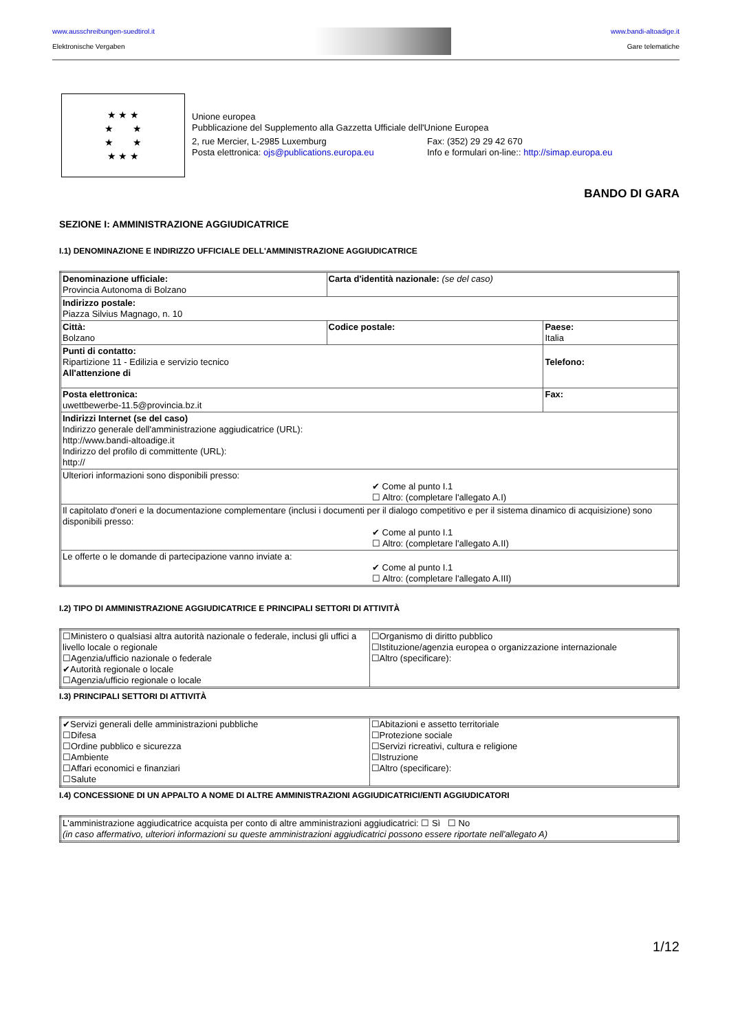www.ausschreibungen-suedtirol.it
Elektronische Vergaben
www.bandi-altoadige.it
Gare telematiche
★ ★ ★
★ ★
★ ★
★ ★ ★
Unione europea
Pubblicazione del Supplemento alla Gazzetta Ufficiale dell'Unione Europea
2, rue Mercier, L-2985 Luxemburg Fax: (352) 29 29 42 670
Posta elettronica: ojs@publications.europa.eu Info e formulari on-line:: http://simap.europa.eu
BANDO DI GARA
SEZIONE I: AMMINISTRAZIONE AGGIUDICATRICE
I.1) DENOMINAZIONE E INDIRIZZO UFFICIALE DELL'AMMINISTRAZIONE AGGIUDICATRICE
| Denominazione ufficiale: Provincia Autonoma di Bolzano | Carta d'identità nazionale: (se del caso) | |
| Indirizzo postale: Piazza Silvius Magnago, n. 10 | | |
| Città: Bolzano | Codice postale: | Paese: Italia |
| Punti di contatto: Ripartizione 11 - Edilizia e servizio tecnico All'attenzione di | | Telefono: |
| Posta elettronica: uwettbewerbe-11.5@provincia.bz.it | | Fax: |
| Indirizzi Internet (se del caso) Indirizzo generale dell'amministrazione aggiudicatrice (URL): http://www.bandi-altoadige.it Indirizzo del profilo di committente (URL): http:// | | |
| Ulteriori informazioni sono disponibili presso: ✔ Come al punto I.1 ☐ Altro: (completare l'allegato A.I) | | |
| Il capitolato d'oneri e la documentazione complementare (inclusi i documenti per il dialogo competitivo e per il sistema dinamico di acquisizione) sono disponibili presso: ✔ Come al punto I.1 ☐ Altro: (completare l'allegato A.II) | | |
| Le offerte o le domande di partecipazione vanno inviate a: ✔ Come al punto I.1 ☐ Altro: (completare l'allegato A.III) | | |
I.2) TIPO DI AMMINISTRAZIONE AGGIUDICATRICE E PRINCIPALI SETTORI DI ATTIVITÀ
| ☐Ministero o qualsiasi altra autorità nazionale o federale, inclusi gli uffici a livello locale o regionale ☐Agenzia/ufficio nazionale o federale ✔Autorità regionale o locale ☐Agenzia/ufficio regionale o locale | ☐Organismo di diritto pubblico ☐Istituzione/agenzia europea o organizzazione internazionale ☐Altro (specificare): |
I.3) PRINCIPALI SETTORI DI ATTIVITÀ
| ✔Servizi generali delle amministrazioni pubbliche ☐Difesa ☐Ordine pubblico e sicurezza ☐Ambiente ☐Affari economici e finanziari ☐Salute | ☐Abitazioni e assetto territoriale ☐Protezione sociale ☐Servizi ricreativi, cultura e religione ☐Istruzione ☐Altro (specificare): |
I.4) CONCESSIONE DI UN APPALTO A NOME DI ALTRE AMMINISTRAZIONI AGGIUDICATRICI/ENTI AGGIUDICATORI
| L'amministrazione aggiudicatrice acquista per conto di altre amministrazioni aggiudicatrici: ☐ Sì ☐ No (in caso affermativo, ulteriori informazioni su queste amministrazioni aggiudicatrici possono essere riportate nell'allegato A) |
1/12